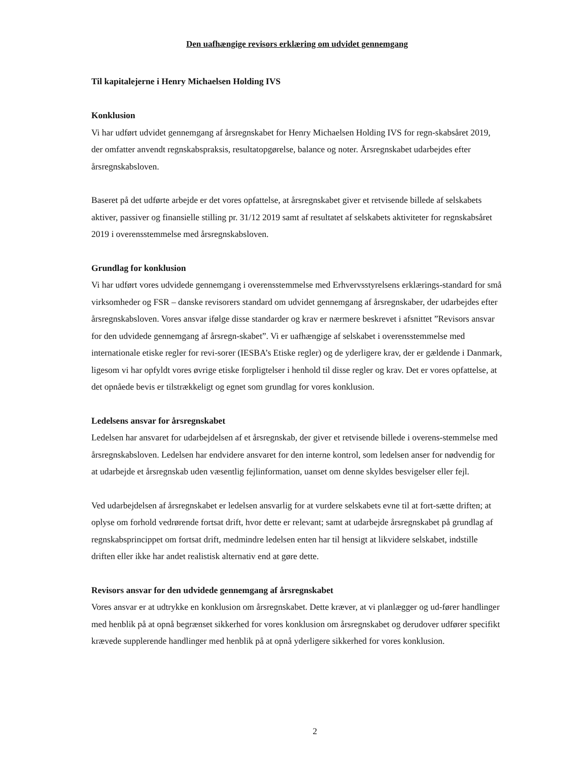Den uafhængige revisors erklæring om udvidet gennemgang
Til kapitalejerne i Henry Michaelsen Holding IVS
Konklusion
Vi har udført udvidet gennemgang af årsregnskabet for Henry Michaelsen Holding IVS for regn-skabsåret 2019, der omfatter anvendt regnskabspraksis, resultatopgørelse, balance og noter. Årsregnskabet udarbejdes efter årsregnskabsloven.
Baseret på det udførte arbejde er det vores opfattelse, at årsregnskabet giver et retvisende billede af selskabets aktiver, passiver og finansielle stilling pr. 31/12 2019 samt af resultatet af selskabets aktiviteter for regnskabsåret 2019 i overensstemmelse med årsregnskabsloven.
Grundlag for konklusion
Vi har udført vores udvidede gennemgang i overensstemmelse med Erhvervsstyrelsens erklærings-standard for små virksomheder og FSR – danske revisorers standard om udvidet gennemgang af årsregnskaber, der udarbejdes efter årsregnskabsloven. Vores ansvar ifølge disse standarder og krav er nærmere beskrevet i afsnittet ”Revisors ansvar for den udvidede gennemgang af årsregn-skabet”. Vi er uafhængige af selskabet i overensstemmelse med internationale etiske regler for revi-sorer (IESBA’s Etiske regler) og de yderligere krav, der er gældende i Danmark, ligesom vi har opfyldt vores øvrige etiske forpligtelser i henhold til disse regler og krav. Det er vores opfattelse, at det opnåede bevis er tilstrækkeligt og egnet som grundlag for vores konklusion.
Ledelsens ansvar for årsregnskabet
Ledelsen har ansvaret for udarbejdelsen af et årsregnskab, der giver et retvisende billede i overens-stemmelse med årsregnskabsloven. Ledelsen har endvidere ansvaret for den interne kontrol, som ledelsen anser for nødvendig for at udarbejde et årsregnskab uden væsentlig fejlinformation, uanset om denne skyldes besvigelser eller fejl.
Ved udarbejdelsen af årsregnskabet er ledelsen ansvarlig for at vurdere selskabets evne til at fort-sætte driften; at oplyse om forhold vedrørende fortsat drift, hvor dette er relevant; samt at udarbejde årsregnskabet på grundlag af regnskabsprincippet om fortsat drift, medmindre ledelsen enten har til hensigt at likvidere selskabet, indstille driften eller ikke har andet realistisk alternativ end at gøre dette.
Revisors ansvar for den udvidede gennemgang af årsregnskabet
Vores ansvar er at udtrykke en konklusion om årsregnskabet. Dette kræver, at vi planlægger og ud-fører handlinger med henblik på at opnå begrænset sikkerhed for vores konklusion om årsregnskabet og derudover udfører specifikt krævede supplerende handlinger med henblik på at opnå yderligere sikkerhed for vores konklusion.
2